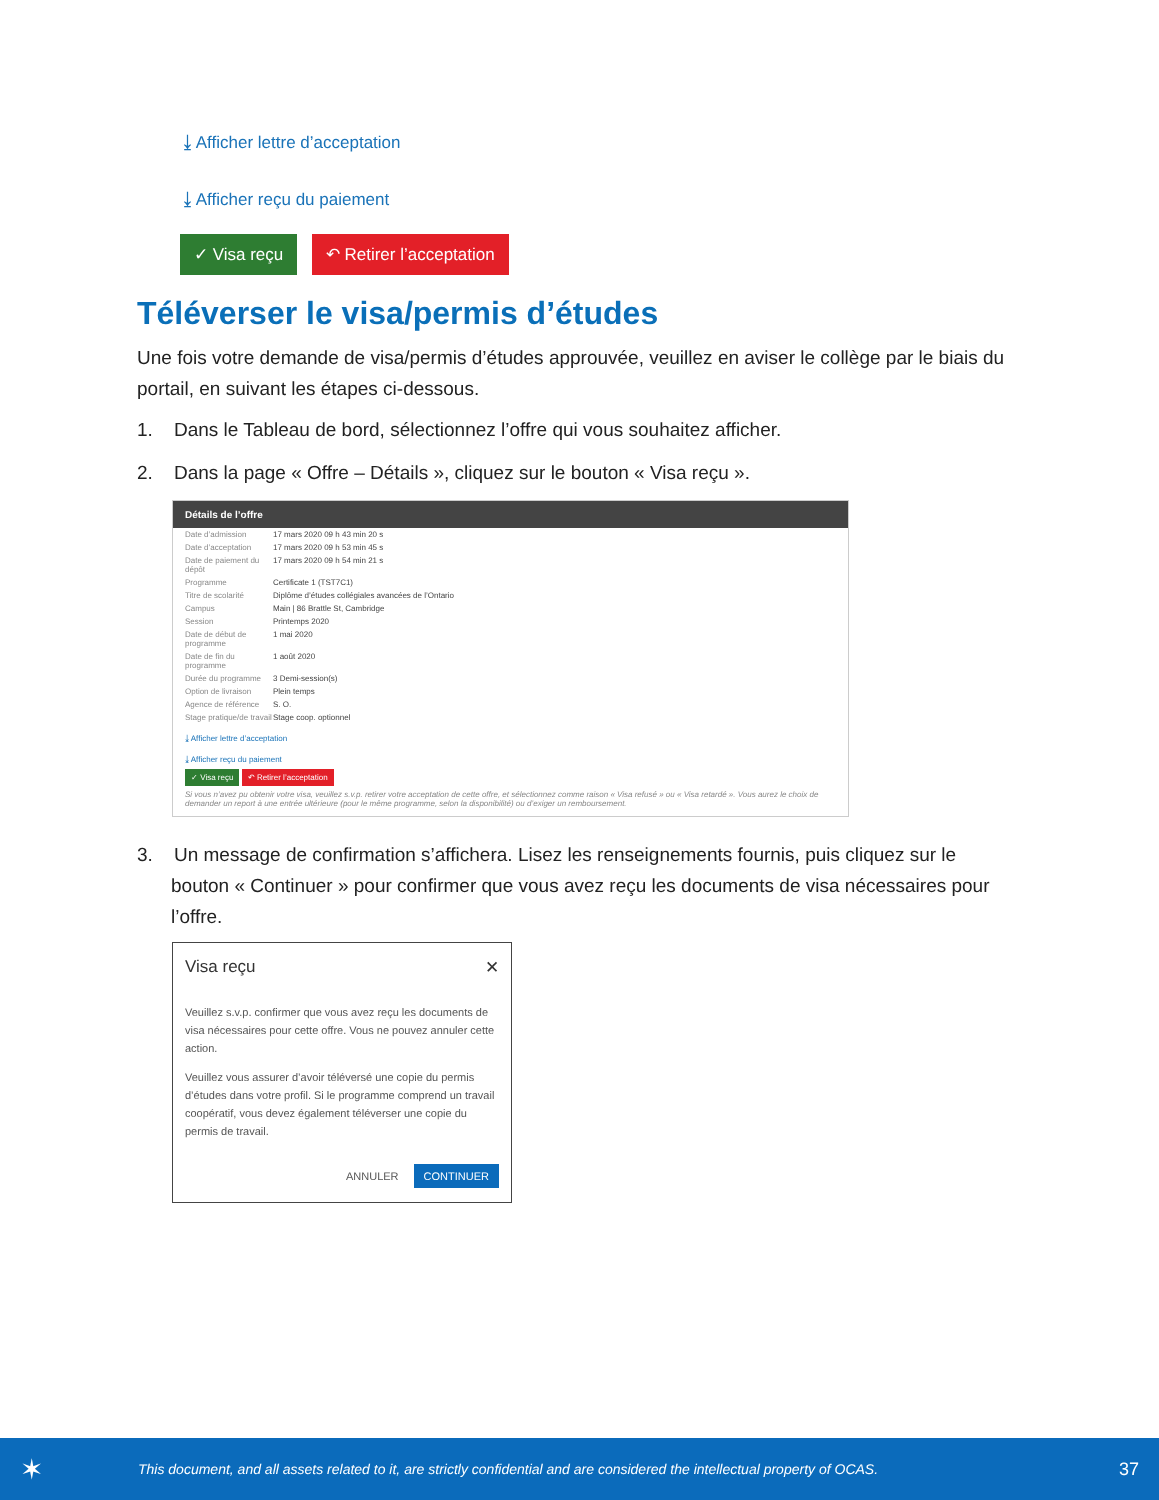⤓ Afficher lettre d’acceptation
⤓ Afficher reçu du paiement
✓ Visa reçu ↶ Retirer l’acceptation
Téléverser le visa/permis d’études
Une fois votre demande de visa/permis d’études approuvée, veuillez en aviser le collège par le biais du portail, en suivant les étapes ci-dessous.
1. Dans le Tableau de bord, sélectionnez l’offre qui vous souhaitez afficher.
2. Dans la page « Offre – Détails », cliquez sur le bouton « Visa reçu ».
Détails de l’offre
Date d’admission 17 mars 2020 09 h 43 min 20 s
Date d’acceptation 17 mars 2020 09 h 53 min 45 s
Date de paiement du dépôt 17 mars 2020 09 h 54 min 21 s
Programme Certificate 1 (TST7C1)
Titre de scolarité Diplôme d’études collégiales avancées de l’Ontario
Campus Main | 86 Brattle St, Cambridge
Session Printemps 2020
Date de début de programme 1 mai 2020
Date de fin du programme 1 août 2020
Durée du programme 3 Demi-session(s)
Option de livraison Plein temps
Agence de référence S. O.
Stage pratique/de travail Stage coop. optionnel
⤓ Afficher lettre d’acceptation
⤓ Afficher reçu du paiement
✓ Visa reçu ↶ Retirer l’acceptation
Si vous n’avez pu obtenir votre visa, veuillez s.v.p. retirer votre acceptation de cette offre, et sélectionnez comme raison « Visa refusé » ou « Visa retardé ». Vous aurez le choix de demander un report à une entrée ultérieure (pour le même programme, selon la disponibilité) ou d’exiger un remboursement.
3. Un message de confirmation s’affichera. Lisez les renseignements fournis, puis cliquez sur le bouton « Continuer » pour confirmer que vous avez reçu les documents de visa nécessaires pour l’offre.
Visa reçu ✕
Veuillez s.v.p. confirmer que vous avez reçu les documents de visa nécessaires pour cette offre. Vous ne pouvez annuler cette action.
Veuillez vous assurer d’avoir téléversé une copie du permis d’études dans votre profil. Si le programme comprend un travail coopératif, vous devez également téléverser une copie du permis de travail.
ANNULER CONTINUER
✶ This document, and all assets related to it, are strictly confidential and are considered the intellectual property of OCAS. 37